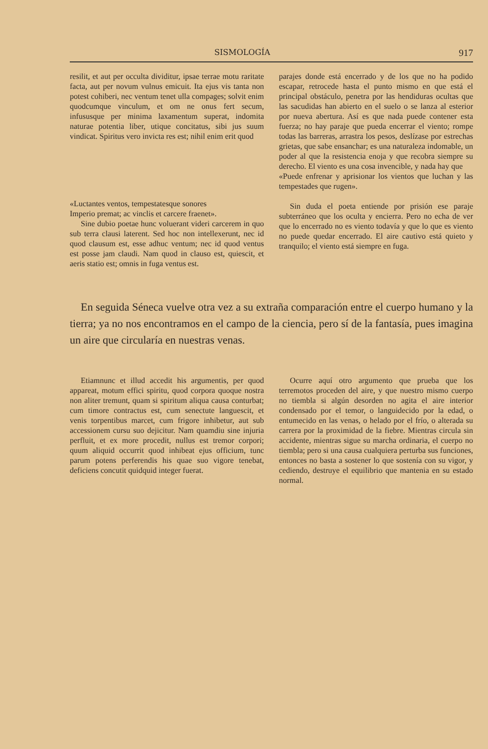SISMOLOGÍA 917
resilit, et aut per occulta dividitur, ipsae terrae motu raritate facta, aut per novum vulnus emicuit. Ita ejus vis tanta non potest cohiberi, nec ventum tenet ulla compages; solvit enim quodcumque vinculum, et om ne onus fert secum, infususque per minima laxamentum superat, indomita naturae potentia liber, utique concitatus, sibi jus suum vindicat. Spiritus vero invicta res est; nihil enim erit quod
«Luctantes ventos, tempestatesque sonores
Imperio premat; ac vinclis et carcere fraenet».
Sine dubio poetae hunc voluerant videri carcerem in quo sub terra clausi laterent. Sed hoc non intellexerunt, nec id quod clausum est, esse adhuc ventum; nec id quod ventus est posse jam claudi. Nam quod in clauso est, quiescit, et aeris statio est; omnis in fuga ventus est.
parajes donde está encerrado y de los que no ha podido escapar, retrocede hasta el punto mismo en que está el principal obstáculo, penetra por las hendiduras ocultas que las sacudidas han abierto en el suelo o se lanza al esterior por nueva abertura. Así es que nada puede contener esta fuerza; no hay paraje que pueda encerrar el viento; rompe todas las barreras, arrastra los pesos, deslízase por estrechas grietas, que sabe ensanchar; es una naturaleza indomable, un poder al que la resistencia enoja y que recobra siempre su derecho. El viento es una cosa invencible, y nada hay que
«Puede enfrenar y aprisionar los vientos que luchan y las tempestades que rugen».
Sin duda el poeta entiende por prisión ese paraje subterráneo que los oculta y encierra. Pero no echa de ver que lo encerrado no es viento todavía y que lo que es viento no puede quedar encerrado. El aire cautivo está quieto y tranquilo; el viento está siempre en fuga.
En seguida Séneca vuelve otra vez a su extraña comparación entre el cuerpo humano y la tierra; ya no nos encontramos en el campo de la ciencia, pero sí de la fantasía, pues imagina un aire que circularía en nuestras venas.
Etiamnunc et illud accedit his argumentis, per quod appareat, motum effici spiritu, quod corpora quoque nostra non aliter tremunt, quam si spiritum aliqua causa conturbat; cum timore contractus est, cum senectute languescit, et venis torpentibus marcet, cum frigore inhibetur, aut sub accessionem cursu suo dejicitur. Nam quamdiu sine injuria perfluit, et ex more procedit, nullus est tremor corpori; quum aliquid occurrit quod inhibeat ejus officium, tunc parum potens perferendis his quae suo vigore tenebat, deficiens concutit quidquid integer fuerat.
Ocurre aquí otro argumento que prueba que los terremotos proceden del aire, y que nuestro mismo cuerpo no tiembla si algún desorden no agita el aire interior condensado por el temor, o languidecido por la edad, o entumecido en las venas, o helado por el frío, o alterada su carrera por la proximidad de la fiebre. Mientras circula sin accidente, mientras sigue su marcha ordinaria, el cuerpo no tiembla; pero si una causa cualquiera perturba sus funciones, entonces no basta a sostener lo que sostenía con su vigor, y cediendo, destruye el equilibrio que mantenia en su estado normal.